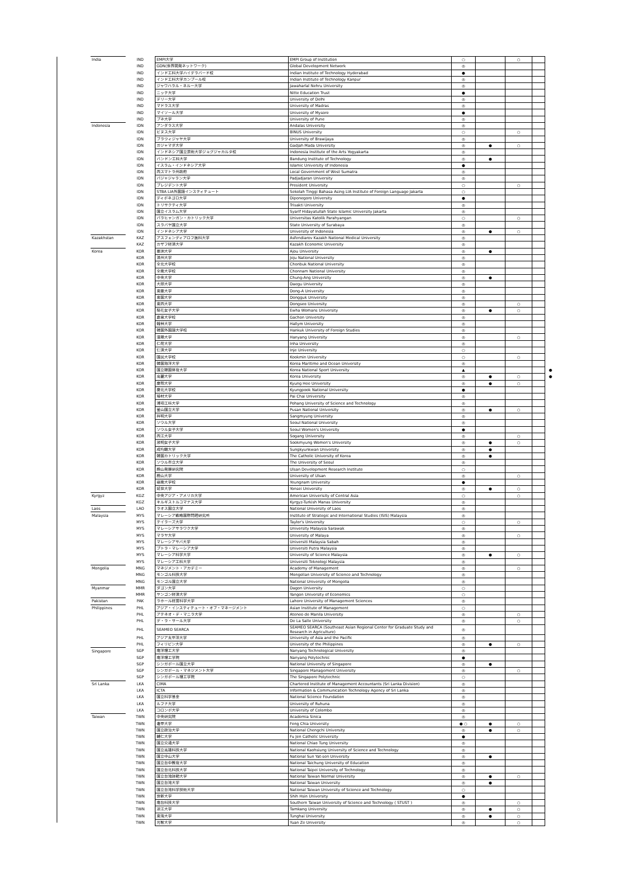| India | IND | EMPI大学 | EMPI Group of Institution | ○ | | ○ | | |
| | IND | GDN(世界開発ネットワーク) | Global Development Network | ◎ | | | | |
| | IND | インド工科大学ハイデラバード校 | Indian Institute of Technology Hyderabad | ● | | | | |
| | IND | インド工科大学カンプール校 | Indian Institute of Technology Kanpur | ◎ | | | | |
| | IND | ジャワハラル・ネルー大学 | Jawaharlal Nehru University | ◎ | | | | |
| | IND | ニッテ大学 | Nitte Education Trust | ● | | | | |
| | IND | デリー大学 | University of Delhi | ◎ | | | | |
| | IND | マドラス大学 | University of Madras | ◎ | | | | |
| | IND | マイソール大学 | University of Mysore | ● | | | | |
| | IND | プネ大学 | University of Pune | ◎ | | | | |
| Indonesia | IDN | アンダラス大学 | Andalas University | ◎ | | | | |
| | IDN | ビヌス大学 | BINUS University | ○ | | ○ | | |
| | IDN | ブラウィジャヤ大学 | University of Brawijaya | ◎ | | | | |
| | IDN | ガジャマダ大学 | Gadjah Mada University | ◎ | ● | ○ | | |
| | IDN | インドネシア国立芸術大学ジョグジャカルタ校 | Indonesia Institute of the Arts Yogyakarta | ◎ | | | | |
| | IDN | バンドン工科大学 | Bandung Institute of Technology | ◎ | ● | | | |
| | IDN | イスラム・インドネシア大学 | Islamic University of Indonesia | ● | | | | |
| | IDN | 西スマトラ州政府 | Local Government of West Sumatra | ◎ | | | | |
| | IDN | パジャジャラン大学 | Padjadjaran University | ◎ | | | | |
| | IDN | プレジデント大学 | President University | ○ | | ○ | | |
| | IDN | STBA LIA外国語インスティテュート | Sekolah Tinggi Bahasa Asing LIA Institute of Foreign Language Jakarta | ○ | | | | |
| | IDN | ディポネゴロ大学 | Diponegoro University | ● | | | | |
| | IDN | トリサクティ大学 | Trisakti University | ◎ | | | | |
| | IDN | 国立イスラム大学 | Syarif Hidayatullah State Islamic University Jakarta | ◎ | | | | |
| | IDN | パラヒャンガン・カトリック大学 | Universitas Katolik Parahyangan | ○ | | ○ | | |
| | IDN | スラバヤ国立大学 | State University of Surabaya | ◎ | | | | |
| | IDN | インドネシア大学 | University of Indonesia | ◎ | ● | ○ | | |
| Kazakhstan | KAZ | アスフェンディアロフ医科大学 | Asfendiarov Kazakh National Medical University | ◎ | | | | |
| | KAZ | カザフ経済大学 | Kazakh Economic University | ◎ | | | | |
| Korea | KOR | 亜洲大学 | Ajou University | ◎ | ● | | | |
| | KOR | 済州大学 | Jeju National University | ◎ | | | | |
| | KOR | 全北大学校 | Chonbuk National University | ◎ | | | | |
| | KOR | 全南大学校 | Chonnam National University | ◎ | | | | |
| | KOR | 中央大学 | Chung-Ang University | ◎ | ● | | | |
| | KOR | 大邱大学 | Daegu University | ◎ | | | | |
| | KOR | 東亜大学 | Dong-A University | ◎ | | | | |
| | KOR | 東国大学 | Dongguk University | ◎ | | | | |
| | KOR | 東西大学 | Dongseo University | ◎ | | ○ | | |
| | KOR | 梨花女子大学 | Ewha Womans University | ◎ | ● | ○ | | |
| | KOR | 嘉泉大学校 | Gachon University | ◎ | | | | |
| | KOR | 翰林大学 | Hallym University | ◎ | | | | |
| | KOR | 韓国外国語大学校 | Hankuk University of Foreign Studies | ◎ | | | | |
| | KOR | 漢陽大学 | Hanyang University | ◎ | | ○ | | |
| | KOR | 仁荷大学 | Inha University | ◎ | | | | |
| | KOR | 仁済大学 | Inje University | ○ | | | | |
| | KOR | 国民大学校 | Kookmin University | ○ | | ○ | | |
| | KOR | 韓国海洋大学 | Korea Maritime and Ocean University | ◎ | | | | |
| | KOR | 国立韓国体育大学 | Korea National Sport University | ▲ | | | | ● |
| | KOR | 高麗大学 | Korea University | ◎ | ● | ○ | | ● |
| | KOR | 慶熙大学 | Kyung Hee University | ◎ | ● | ○ | | |
| | KOR | 慶北大学校 | Kyungpook National University | ● | | | | |
| | KOR | 培材大学 | Pai Chai University | ◎ | | | | |
| | KOR | 浦項工科大学 | Pohang University of Science and Technology | ◎ | | | | |
| | KOR | 釜山国立大学 | Pusan National University | ◎ | ● | ○ | | |
| | KOR | 祥明大学 | Sangmyung University | ◎ | | | | |
| | KOR | ソウル大学 | Seoul National University | ◎ | | | | |
| | KOR | ソウル女子大学 | Seoul Women's University | ● | | | | |
| | KOR | 西江大学 | Sogang University | ◎ | | ○ | | |
| | KOR | 淑明女子大学 | Sookmyung Women's University | ◎ | ● | ○ | | |
| | KOR | 成均館大学 | Sungkyunkwan University | ◎ | ● | | | |
| | KOR | 韓国カトリック大学 | The Catholic University of Korea | ◎ | ● | | | |
| | KOR | ソウル市立大学 | The University of Seoul | ◎ | | | | |
| | KOR | 蔚山発展研究院 | Ulsan Development Research Institute | ○ | | | | |
| | KOR | 蔚山大学 | University of Ulsan | ◎ | | ○ | | |
| | KOR | 嶺南大学校 | Yeungnam University | ● | | | | |
| | KOR | 延世大学 | Yonsei University | ◎ | ● | ○ | | |
| Kyrgyz | KGZ | 中央アジア・アメリカ大学 | American Univerisity of Central Asia | ○ | | ○ | | |
| | KGZ | キルギストルコマナス大学 | Kyrgyz-Turkish Manas University | ◎ | | | | |
| Laos | LAO | ラオス国立大学 | National University of Laos | ◎ | | | | |
| Malaysia | MYS | マレーシア戦略国際問題研究所 | Institute of Strategic and International Studies (ISIS) Malaysia | ◎ | | | | |
| | MYS | テイラーズ大学 | Taylor's University | ○ | | ○ | | |
| | MYS | マレーシアサラワク大学 | University Malaysia Sarawak | ◎ | | | | |
| | MYS | マラヤ大学 | University of Malaya | ◎ | | ○ | | |
| | MYS | マレーシアサバ大学 | Universiti Malaysia Sabah | ◎ | | | | |
| | MYS | プトラ・マレーシア大学 | Universiti Putra Malaysia | ◎ | | | | |
| | MYS | マレーシア科学大学 | University of Science Malaysia | ◎ | ● | ○ | | |
| | MYS | マレーシア工科大学 | Universiti Teknologi Malaysia | ◎ | | | | |
| Mongolia | MNG | マネジメント・アカデミー | Academy of Management | ◎ | | ○ | | |
| | MNG | モンゴル科技大学 | Mongolian University of Science and Technology | ◎ | | | | |
| | MNG | モンゴル国立大学 | National University of Mongolia | ◎ | | | | |
| Myanmar | MMR | ダゴン大学 | Dagon University | ○ | | | | |
| | MMR | ヤンゴン経済大学 | Yangon University of Economics | ○ | | | | |
| Pakistan | PAK | ラホール経営科学大学 | Lahore University of Management Sciences | ◎ | | | | |
| Philippines | PHL | アジア・インスティテュート・オブ・マネージメント | Asian Institute of Management | ○ | | | | |
| | PHL | アテネオ・デ・マニラ大学 | Ateneo de Manila University | ◎ | | ○ | | |
| | PHL | デ・ラ・サール大学 | De La Salle University | ◎ | | ○ | | |
| | PHL | SEAMEO SEARCA | SEAMEO SEARCA (Southeast Asian Regional Center for Graduate Study and Research in Agriculture) | ◎ | | | | |
| | PHL | アジア太平洋大学 | University of Asia and the Pacific | ◎ | | | | |
| | PHL | フィリピン大学 | University of the Philippines | ◎ | ● | ○ | | |
| Singapore | SGP | 南洋理工大学 | Nanyang Technological University | ◎ | | | | |
| | SGP | 南洋理工学院 | Nanyang Polytechnic | ● | | | | |
| | SGP | シンガポール国立大学 | National University of Singapore | ◎ | ● | | | |
| | SGP | シンガポール・マネジメント大学 | Singapore Management University | ◎ | | ○ | | |
| | SGP | シンガポール理工学院 | The Singapore Polytechnic | ○ | | | | |
| Sri Lanka | LKA | CIMA | Chartered Institute of Management Accountants (Sri Lanka Division) | ◎ | | | | |
| | LKA | ICTA | Information & Communication Technology Agency of Sri Lanka | ◎ | | | | |
| | LKA | 国立科学基金 | National Science Foundation | ◎ | | | | |
| | LKA | ルフナ大学 | University of Ruhuna | ◎ | | | | |
| | LKA | コロンボ大学 | University of Colombo | ◎ | | | | |
| Taiwan | TWN | 中央研究院 | Academia Sinica | ◎ | | | | |
| | TWN | 逢甲大学 | Feng Chia University | ● ○ | ● | ○ | | |
| | TWN | 国立政治大学 | National Chengchi University | ◎ | ● | ○ | | |
| | TWN | 輔仁大学 | Fu Jen Catholic University | ● | | | | |
| | TWN | 国立交通大学 | National Chiao Tung University | ◎ | | | | |
| | TWN | 国立高雄科技大学 | National Kaohsiung University of Science and Technology | ◎ | | | | |
| | TWN | 国立中山大学 | National Sun Yat-sen University | ◎ | ● | | | |
| | TWN | 国立台中教育大学 | National Taichung University of Education | ◎ | | | | |
| | TWN | 国立台北科技大学 | National Taipei University of Technology | ◎ | | | | |
| | TWN | 国立台湾師範大学 | National Taiwan Normal University | ◎ | ● | ○ | | |
| | TWN | 国立台湾大学 | National Taiwan University | ◎ | ● | | | |
| | TWN | 国立台湾科学技術大学 | National Taiwan University of Science and Technology | ○ | | | | |
| | TWN | 世新大学 | Shih Hsin University | ● | | | | |
| | TWN | 南台科技大学 | Southern Taiwan University of Science and Technology ( STUST ) | ◎ | | ○ | | |
| | TWN | 淡江大学 | Tamkang University | ◎ | ● | ○ | | |
| | TWN | 東海大学 | Tunghai University | ◎ | ● | ○ | | |
| | TWN | 元智大学 | Yuan Ze University | ◎ | | ○ | | |